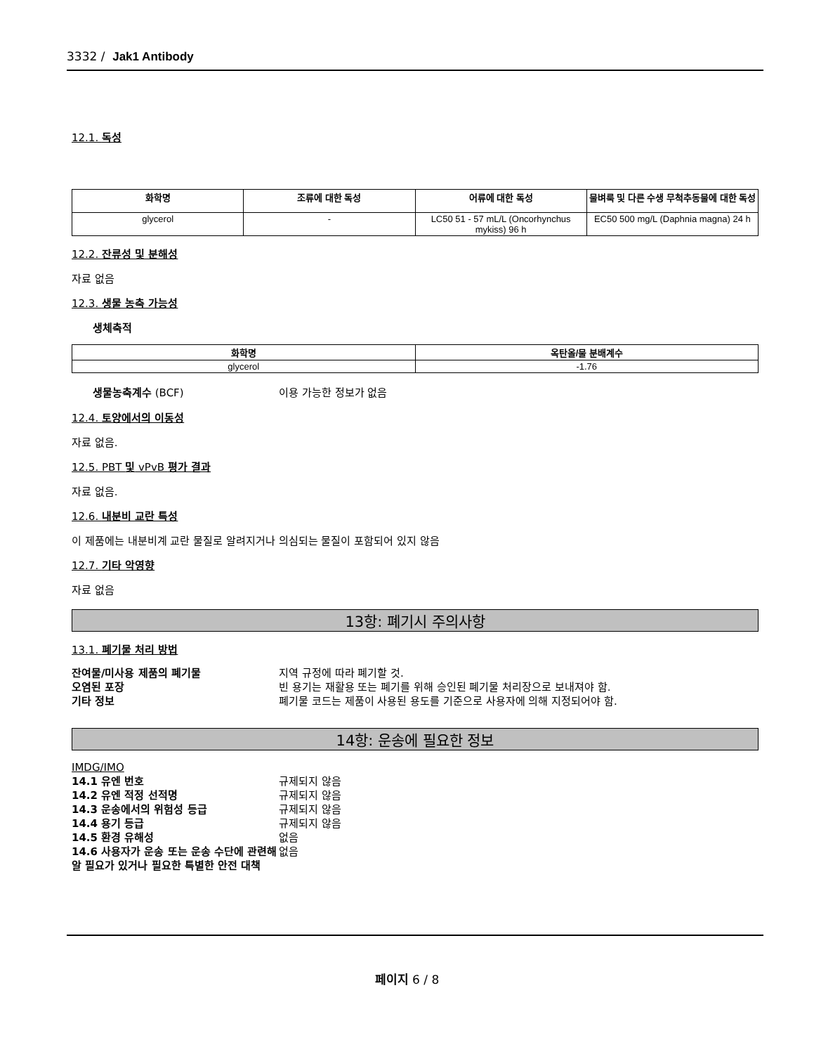3332 / Jak1 Antibody
12.1. 독성
| 화학명 | 조류에 대한 독성 | 어류에 대한 독성 | 물벼룩 및 다른 수생 무척추동물에 대한 독성 |
| --- | --- | --- | --- |
| glycerol | - | LC50 51 - 57 mL/L (Oncorhynchus mykiss) 96 h | EC50 500 mg/L (Daphnia magna) 24 h |
12.2. 잔류성 및 분해성
자료 없음
12.3. 생물 농축 가능성
생체축적
| 화학명 | 옥탄올/물 분배계수 |
| --- | --- |
| glycerol | -1.76 |
생물농축계수 (BCF) 이용 가능한 정보가 없음
12.4. 토양에서의 이동성
자료 없음.
12.5. PBT 및 vPvB 평가 결과
자료 없음.
12.6. 내분비 교란 특성
이 제품에는 내분비계 교란 물질로 알려지거나 의심되는 물질이 포함되어 있지 않음
12.7. 기타 악영향
자료 없음
13항: 폐기시 주의사항
13.1. 폐기물 처리 방법
잔여물/미사용 제품의 폐기물 지역 규정에 따라 폐기할 것.
오염된 포장 빈 용기는 재활용 또는 폐기를 위해 승인된 폐기물 처리장으로 보내져야 함.
기타 정보 폐기물 코드는 제품이 사용된 용도를 기준으로 사용자에 의해 지정되어야 함.
14항: 운송에 필요한 정보
IMDG/IMO
14.1 유엔 번호 규제되지 않음
14.2 유엔 적정 선적명 규제되지 않음
14.3 운송에서의 위험성 등급 규제되지 않음
14.4 용기 등급 규제되지 않음
14.5 환경 유해성 없음
14.6 사용자가 운송 또는 운송 수단에 관련해 알 필요가 있거나 필요한 특별한 안전 대책 없음
페이지 6 / 8